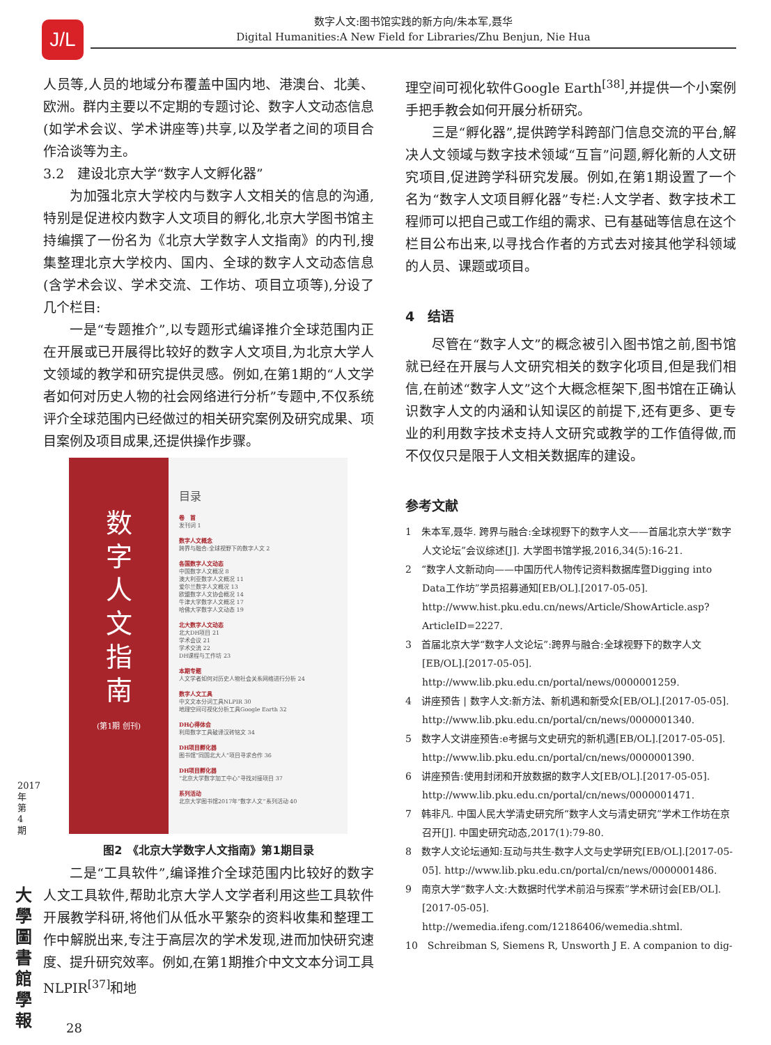J/L
数字人文:图书馆实践的新方向/朱本军,聂华
Digital Humanities:A New Field for Libraries/Zhu Benjun, Nie Hua
人员等,人员的地域分布覆盖中国内地、港澳台、北美、欧洲。群内主要以不定期的专题讨论、数字人文动态信息(如学术会议、学术讲座等)共享,以及学者之间的项目合作洽谈等为主。
3.2　建设北京大学“数字人文孵化器”
为加强北京大学校内与数字人文相关的信息的沟通,特别是促进校内数字人文项目的孵化,北京大学图书馆主持编撰了一份名为《北京大学数字人文指南》的内刊,搜集整理北京大学校内、国内、全球的数字人文动态信息(含学术会议、学术交流、工作坊、项目立项等),分设了几个栏目:
一是“专题推介”,以专题形式编译推介全球范围内正在开展或已开展得比较好的数字人文项目,为北京大学人文领域的教学和研究提供灵感。例如,在第1期的“人文学者如何对历史人物的社会网络进行分析”专题中,不仅系统评介全球范围内已经做过的相关研究案例及研究成果、项目案例及项目成果,还提供操作步骤。
数
字
人
文
指
南
(第1期 创刊)
目录
卷　首
发刊词 1
数字人文概念
跨界与融合:全球视野下的数字人文 2
各国数字人文动态
中国数字人文概况 8
澳大利亚数字人文概况 11
爱尔兰数字人文概况 13
欧盟数字人文协会概况 14
牛津大学数字人文概况 17
哈佛大学数字人文动态 19
北大数字人文动态
北大DH项目 21
学术会议 21
学术交流 22
DH课程与工作坊 23
本期专题
人文学者如何对历史人物社会关系网络进行分析 24
数字人文工具
中文文本分词工具NLPIR 30
地理空间可视化分析工具Google Earth 32
DH心得体会
利用数字工具破译汉砖铭文 34
DH项目孵化器
图书馆“同国北大人”项目寻求合作 36
DH项目孵化器
“北京大学数字加工中心”寻找对接项目 37
系列活动
北京大学图书馆2017年“数字人文”系列活动 40
图2　《北京大学数字人文指南》第1期目录
二是“工具软件”,编译推介全球范围内比较好的数字人文工具软件,帮助北京大学人文学者利用这些工具软件开展教学科研,将他们从低水平繁杂的资料收集和整理工作中解脱出来,专注于高层次的学术发现,进而加快研究速度、提升研究效率。例如,在第1期推介中文文本分词工具NLPIR<sup>[37]</sup>和地
理空间可视化软件Google Earth<sup>[38]</sup>,并提供一个小案例手把手教会如何开展分析研究。
三是“孵化器”,提供跨学科跨部门信息交流的平台,解决人文领域与数字技术领域“互盲”问题,孵化新的人文研究项目,促进跨学科研究发展。例如,在第1期设置了一个名为“数字人文项目孵化器”专栏:人文学者、数字技术工程师可以把自己或工作组的需求、已有基础等信息在这个栏目公布出来,以寻找合作者的方式去对接其他学科领域的人员、课题或项目。
4　结语
尽管在“数字人文”的概念被引入图书馆之前,图书馆就已经在开展与人文研究相关的数字化项目,但是我们相信,在前述“数字人文”这个大概念框架下,图书馆在正确认识数字人文的内涵和认知误区的前提下,还有更多、更专业的利用数字技术支持人文研究或教学的工作值得做,而不仅仅只是限于人文相关数据库的建设。
参考文献
1　朱本军,聂华. 跨界与融合:全球视野下的数字人文——首届北京大学“数字人文论坛”会议综述[J]. 大学图书馆学报,2016,34(5):16-21.
2　“数字人文新动向——中国历代人物传记资料数据库暨Digging into Data工作坊”学员招募通知[EB/OL].[2017-05-05]. http://www.hist.pku.edu.cn/news/Article/ShowArticle.asp?ArticleID=2227.
3　首届北京大学“数字人文论坛”:跨界与融合:全球视野下的数字人文[EB/OL].[2017-05-05]. http://www.lib.pku.edu.cn/portal/news/0000001259.
4　讲座预告 | 数字人文:新方法、新机遇和新受众[EB/OL].[2017-05-05]. http://www.lib.pku.edu.cn/portal/cn/news/0000001340.
5　数字人文讲座预告:e考据与文史研究的新机遇[EB/OL].[2017-05-05]. http://www.lib.pku.edu.cn/portal/cn/news/0000001390.
6　讲座预告:使用封闭和开放数据的数字人文[EB/OL].[2017-05-05]. http://www.lib.pku.edu.cn/portal/cn/news/0000001471.
7　韩非凡. 中国人民大学清史研究所“数字人文与清史研究”学术工作坊在京召开[J]. 中国史研究动态,2017(1):79-80.
8　数字人文论坛通知:互动与共生-数字人文与史学研究[EB/OL].[2017-05-05]. http://www.lib.pku.edu.cn/portal/cn/news/0000001486.
9　南京大学“数字人文:大数据时代学术前沿与探索”学术研讨会[EB/OL].[2017-05-05]. http://wemedia.ifeng.com/12186406/wemedia.shtml.
10　Schreibman S, Siemens R, Unsworth J E. A companion to dig-
2017年第4期
大學圖書館學報
28